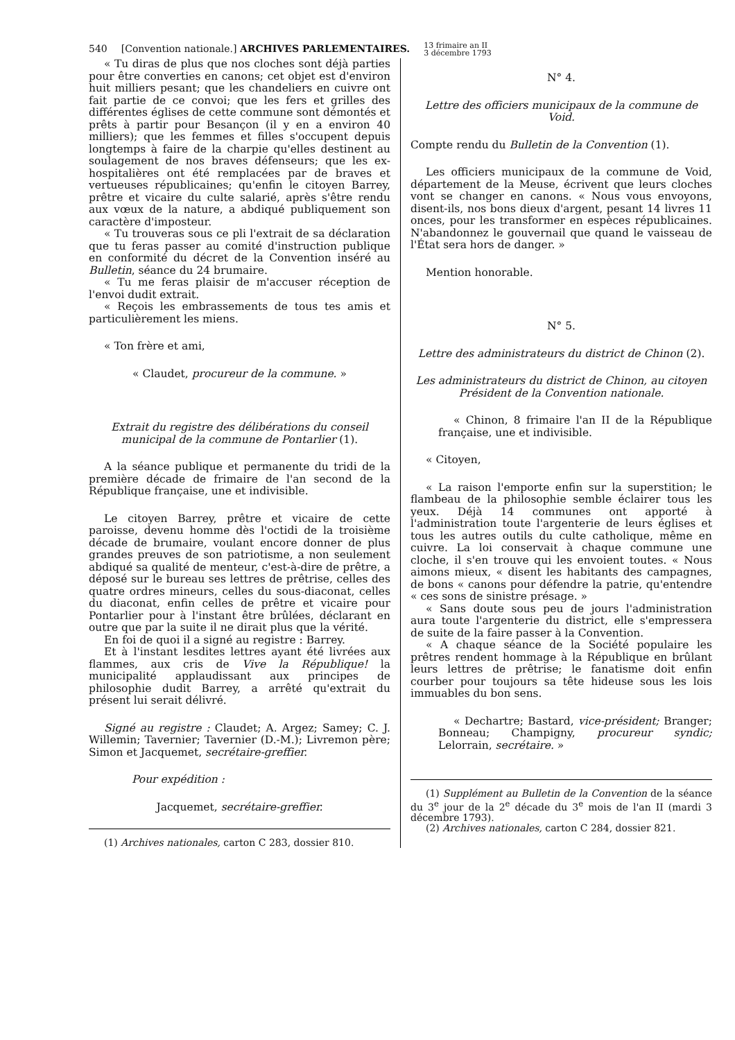540 [Convention nationale.] ARCHIVES PARLEMENTAIRES. 13 frimaire an II
3 décembre 1793
« Tu diras de plus que nos cloches sont déjà parties pour être converties en canons; cet objet est d'environ huit milliers pesant; que les chandeliers en cuivre ont fait partie de ce convoi; que les fers et grilles des différentes églises de cette commune sont démontés et prêts à partir pour Besançon (il y en a environ 40 milliers); que les femmes et filles s'occupent depuis longtemps à faire de la charpie qu'elles destinent au soulagement de nos braves défenseurs; que les ex-hospitalières ont été remplacées par de braves et vertueuses républicaines; qu'enfin le citoyen Barrey, prêtre et vicaire du culte salarié, après s'être rendu aux vœux de la nature, a abdiqué publiquement son caractère d'imposteur.
« Tu trouveras sous ce pli l'extrait de sa déclaration que tu feras passer au comité d'instruction publique en conformité du décret de la Convention inséré au Bulletin, séance du 24 brumaire.
« Tu me feras plaisir de m'accuser réception de l'envoi dudit extrait.
« Reçois les embrassements de tous tes amis et particulièrement les miens.
« Ton frère et ami,
« Claudet, procureur de la commune. »
Extrait du registre des délibérations du conseil municipal de la commune de Pontarlier (1).
A la séance publique et permanente du tridi de la première décade de frimaire de l'an second de la République française, une et indivisible.
Le citoyen Barrey, prêtre et vicaire de cette paroisse, devenu homme dès l'octidi de la troisième décade de brumaire, voulant encore donner de plus grandes preuves de son patriotisme, a non seulement abdiqué sa qualité de menteur, c'est-à-dire de prêtre, a déposé sur le bureau ses lettres de prêtrise, celles des quatre ordres mineurs, celles du sous-diaconat, celles du diaconat, enfin celles de prêtre et vicaire pour Pontarlier pour à l'instant être brûlées, déclarant en outre que par la suite il ne dirait plus que la vérité.
En foi de quoi il a signé au registre : Barrey.
Et à l'instant lesdites lettres ayant été livrées aux flammes, aux cris de Vive la République! la municipalité applaudissant aux principes de philosophie dudit Barrey, a arrêté qu'extrait du présent lui serait délivré.
Signé au registre : Claudet; A. Argez; Samey; C. J. Willemin; Tavernier; Tavernier (D.-M.); Livremon père; Simon et Jacquemet, secrétaire-greffier.
Pour expédition :
Jacquemet, secrétaire-greffier.
(1) Archives nationales, carton C 283, dossier 810.
N° 4.
Lettre des officiers municipaux de la commune de Void.
Compte rendu du Bulletin de la Convention (1).
Les officiers municipaux de la commune de Void, département de la Meuse, écrivent que leurs cloches vont se changer en canons. « Nous vous envoyons, disent-ils, nos bons dieux d'argent, pesant 14 livres 11 onces, pour les transformer en espèces républicaines. N'abandonnez le gouvernail que quand le vaisseau de l'État sera hors de danger. »
Mention honorable.
N° 5.
Lettre des administrateurs du district de Chinon (2).
Les administrateurs du district de Chinon, au citoyen Président de la Convention nationale.
« Chinon, 8 frimaire l'an II de la République française, une et indivisible.
« Citoyen,
« La raison l'emporte enfin sur la superstition; le flambeau de la philosophie semble éclairer tous les yeux. Déjà 14 communes ont apporté à l'administration toute l'argenterie de leurs églises et tous les autres outils du culte catholique, même en cuivre. La loi conservait à chaque commune une cloche, il s'en trouve qui les envoient toutes. « Nous aimons mieux, « disent les habitants des campagnes, de bons « canons pour défendre la patrie, qu'entendre « ces sons de sinistre présage. »
« Sans doute sous peu de jours l'administration aura toute l'argenterie du district, elle s'empressera de suite de la faire passer à la Convention.
« A chaque séance de la Société populaire les prêtres rendent hommage à la République en brûlant leurs lettres de prêtrise; le fanatisme doit enfin courber pour toujours sa tête hideuse sous les lois immuables du bon sens.
« Dechartre; Bastard, vice-président; Branger; Bonneau; Champigny, procureur syndic; Lelorrain, secrétaire. »
(1) Supplément au Bulletin de la Convention de la séance du 3<sup>e</sup> jour de la 2<sup>e</sup> décade du 3<sup>e</sup> mois de l'an II (mardi 3 décembre 1793).
(2) Archives nationales, carton C 284, dossier 821.